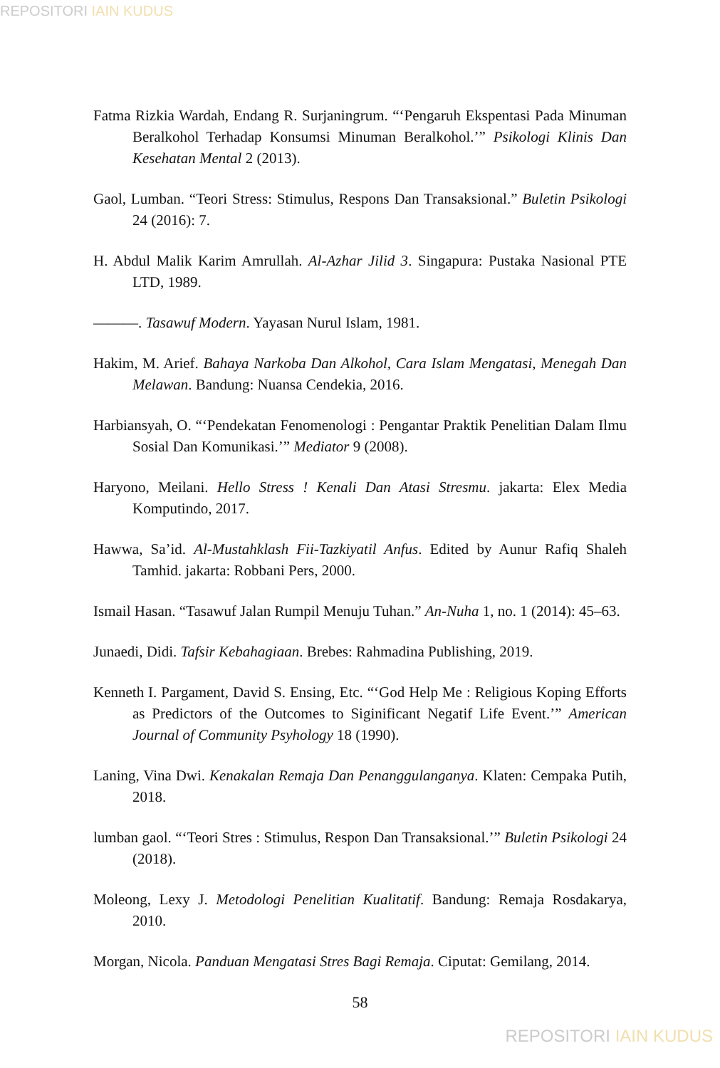REPOSITORI IAIN KUDUS
Fatma Rizkia Wardah, Endang R. Surjaningrum. “‘Pengaruh Ekspentasi Pada Minuman Beralkohol Terhadap Konsumsi Minuman Beralkohol.’” Psikologi Klinis Dan Kesehatan Mental 2 (2013).
Gaol, Lumban. “Teori Stress: Stimulus, Respons Dan Transaksional.” Buletin Psikologi 24 (2016): 7.
H. Abdul Malik Karim Amrullah. Al-Azhar Jilid 3. Singapura: Pustaka Nasional PTE LTD, 1989.
———. Tasawuf Modern. Yayasan Nurul Islam, 1981.
Hakim, M. Arief. Bahaya Narkoba Dan Alkohol, Cara Islam Mengatasi, Menegah Dan Melawan. Bandung: Nuansa Cendekia, 2016.
Harbiansyah, O. “‘Pendekatan Fenomenologi : Pengantar Praktik Penelitian Dalam Ilmu Sosial Dan Komunikasi.’” Mediator 9 (2008).
Haryono, Meilani. Hello Stress ! Kenali Dan Atasi Stresmu. jakarta: Elex Media Komputindo, 2017.
Hawwa, Sa’id. Al-Mustahklash Fii-Tazkiyatil Anfus. Edited by Aunur Rafiq Shaleh Tamhid. jakarta: Robbani Pers, 2000.
Ismail Hasan. “Tasawuf Jalan Rumpil Menuju Tuhan.” An-Nuha 1, no. 1 (2014): 45–63.
Junaedi, Didi. Tafsir Kebahagiaan. Brebes: Rahmadina Publishing, 2019.
Kenneth I. Pargament, David S. Ensing, Etc. “‘God Help Me : Religious Koping Efforts as Predictors of the Outcomes to Siginificant Negatif Life Event.’” American Journal of Community Psyhology 18 (1990).
Laning, Vina Dwi. Kenakalan Remaja Dan Penanggulanganya. Klaten: Cempaka Putih, 2018.
lumban gaol. “‘Teori Stres : Stimulus, Respon Dan Transaksional.’” Buletin Psikologi 24 (2018).
Moleong, Lexy J. Metodologi Penelitian Kualitatif. Bandung: Remaja Rosdakarya, 2010.
Morgan, Nicola. Panduan Mengatasi Stres Bagi Remaja. Ciputat: Gemilang, 2014.
58
REPOSITORI IAIN KUDUS